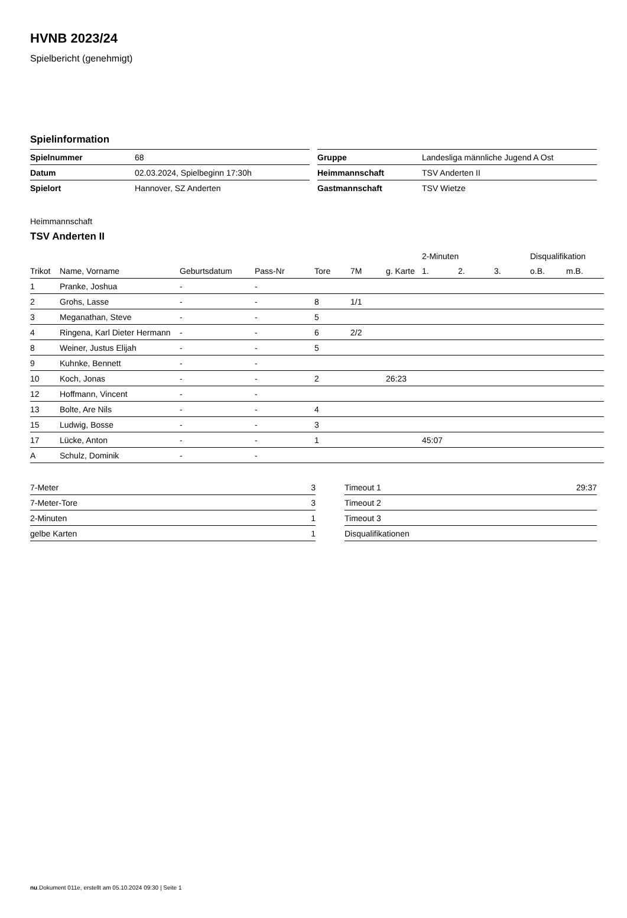HVNB 2023/24
Spielbericht (genehmigt)
Spielinformation
| Spielnummer | 68 |
| Datum | 02.03.2024, Spielbeginn 17:30h |
| Spielort | Hannover, SZ Anderten |
| Gruppe | Landesliga männliche Jugend A Ost |
| Heimmannschaft | TSV Anderten II |
| Gastmannschaft | TSV Wietze |
Heimmannschaft
TSV Anderten II
| | | | | | | | 2-Minuten | | | Disqualifikation | |
| --- | --- | --- | --- | --- | --- | --- | --- | --- | --- | --- | --- |
| Trikot | Name, Vorname | Geburtsdatum | Pass-Nr | Tore | 7M | g. Karte | 1. | 2. | 3. | o.B. | m.B. |
| 1 | Pranke, Joshua | - | - | | | | | | | | |
| 2 | Grohs, Lasse | - | - | 8 | 1/1 | | | | | | |
| 3 | Meganathan, Steve | - | - | 5 | | | | | | | |
| 4 | Ringena, Karl Dieter Hermann | - | - | 6 | 2/2 | | | | | | |
| 8 | Weiner, Justus Elijah | - | - | 5 | | | | | | | |
| 9 | Kuhnke, Bennett | - | - | | | | | | | | |
| 10 | Koch, Jonas | - | - | 2 | | 26:23 | | | | | |
| 12 | Hoffmann, Vincent | - | - | | | | | | | | |
| 13 | Bolte, Are Nils | - | - | 4 | | | | | | | |
| 15 | Ludwig, Bosse | - | - | 3 | | | | | | | |
| 17 | Lücke, Anton | - | - | 1 | | | 45:07 | | | | |
| A | Schulz, Dominik | - | - | | | | | | | | |
| 7-Meter | 3 |
| 7-Meter-Tore | 3 |
| 2-Minuten | 1 |
| gelbe Karten | 1 |
| Timeout 1 | 29:37 |
| Timeout 2 | |
| Timeout 3 | |
| Disqualifikationen | |
nu.Dokument 011e, erstellt am 05.10.2024 09:30 | Seite 1